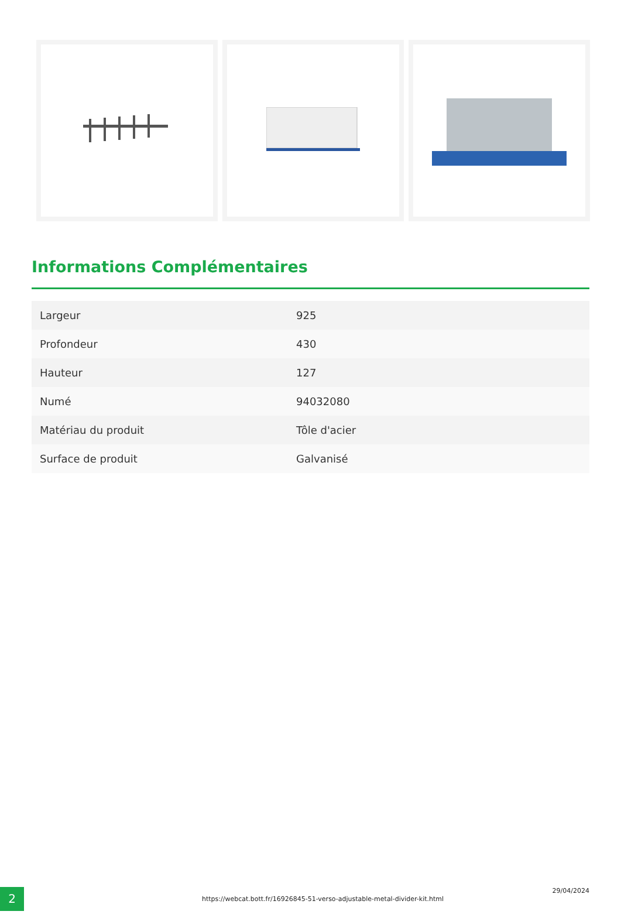Informations Complémentaires
| Largeur | 925 |
| Profondeur | 430 |
| Hauteur | 127 |
| Numé | 94032080 |
| Matériau du produit | Tôle d'acier |
| Surface de produit | Galvanisé |
2
https://webcat.bott.fr/16926845-51-verso-adjustable-metal-divider-kit.html
29/04/2024